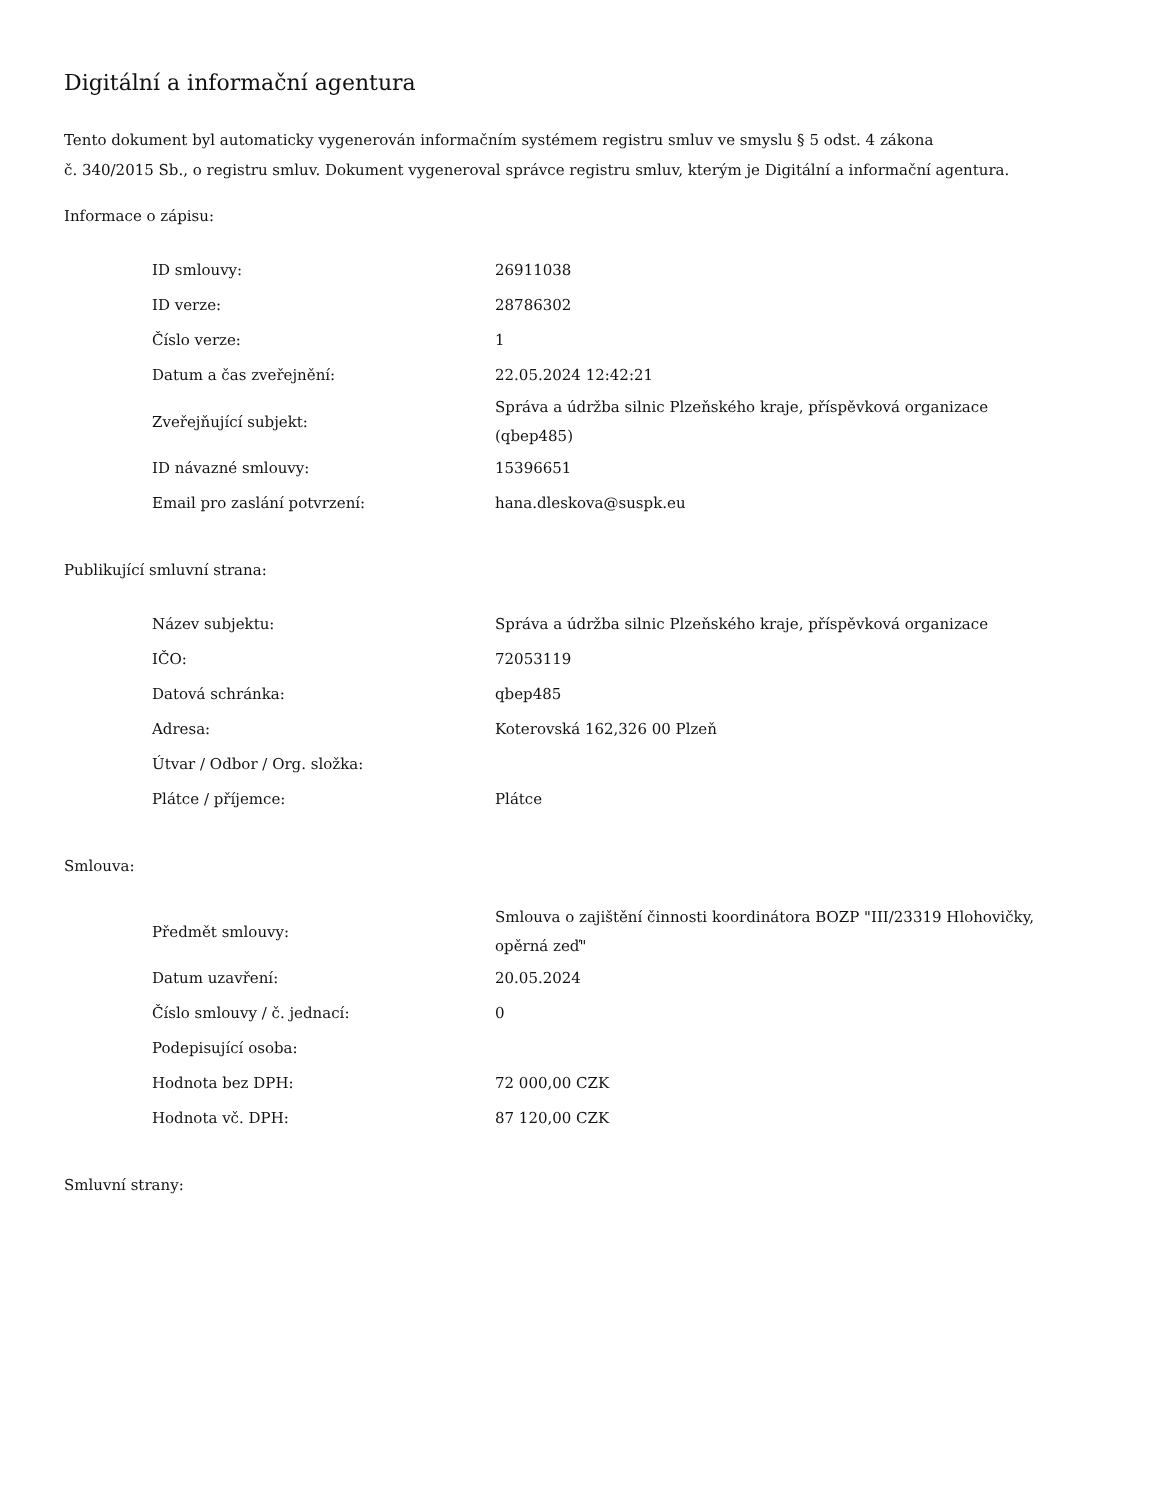Digitální a informační agentura
Tento dokument byl automaticky vygenerován informačním systémem registru smluv ve smyslu § 5 odst. 4 zákona
č. 340/2015 Sb., o registru smluv. Dokument vygeneroval správce registru smluv, kterým je Digitální a informační agentura.
Informace o zápisu:
| ID smlouvy: | 26911038 |
| ID verze: | 28786302 |
| Číslo verze: | 1 |
| Datum a čas zveřejnění: | 22.05.2024 12:42:21 |
| Zveřejňující subjekt: | Správa a údržba silnic Plzeňského kraje, příspěvková organizace (qbep485) |
| ID návazné smlouvy: | 15396651 |
| Email pro zaslání potvrzení: | hana.dleskova@suspk.eu |
Publikující smluvní strana:
| Název subjektu: | Správa a údržba silnic Plzeňského kraje, příspěvková organizace |
| IČO: | 72053119 |
| Datová schránka: | qbep485 |
| Adresa: | Koterovská 162,326 00 Plzeň |
| Útvar / Odbor / Org. složka: | |
| Plátce / příjemce: | Plátce |
Smlouva:
| Předmět smlouvy: | Smlouva o zajištění činnosti koordinátora BOZP "III/23319 Hlohovičky, opěrná zeď" |
| Datum uzavření: | 20.05.2024 |
| Číslo smlouvy / č. jednací: | 0 |
| Podepisující osoba: | |
| Hodnota bez DPH: | 72 000,00 CZK |
| Hodnota vč. DPH: | 87 120,00 CZK |
Smluvní strany: